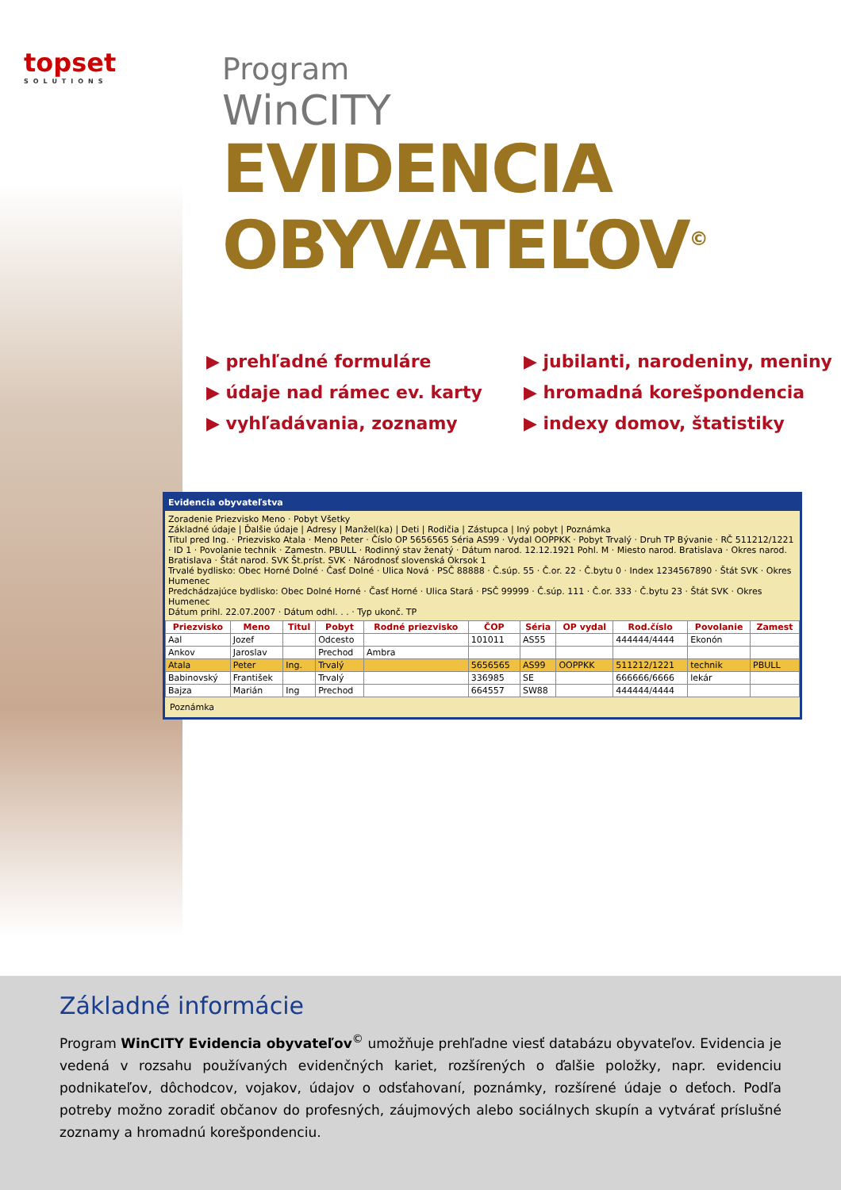topset
SOLUTIONS
Program
WinCITY
EVIDENCIA
OBYVATEĽOV<sup>©</sup>
▶ prehľadné formuláre
▶ údaje nad rámec ev. karty
▶ vyhľadávania, zoznamy
▶ jubilanti, narodeniny, meniny
▶ hromadná korešpondencia
▶ indexy domov, štatistiky
Evidencia obyvateľstva
Zoradenie Priezvisko Meno · Pobyt Všetky
Základné údaje | Ďalšie údaje | Adresy | Manžel(ka) | Deti | Rodičia | Zástupca | Iný pobyt | Poznámka
Titul pred Ing. · Priezvisko Atala · Meno Peter · Číslo OP 5656565 Séria AS99 · Vydal OOPPKK · Pobyt Trvalý · Druh TP Bývanie · RČ 511212/1221 · ID 1 · Povolanie technik · Zamestn. PBULL · Rodinný stav ženatý · Dátum narod. 12.12.1921 Pohl. M · Miesto narod. Bratislava · Okres narod. Bratislava · Štát narod. SVK Št.príst. SVK · Národnosť slovenská Okrsok 1
Trvalé bydlisko: Obec Horné Dolné · Časť Dolné · Ulica Nová · PSČ 88888 · Č.súp. 55 · Č.or. 22 · Č.bytu 0 · Index 1234567890 · Štát SVK · Okres Humenec
Predchádzajúce bydlisko: Obec Dolné Horné · Časť Horné · Ulica Stará · PSČ 99999 · Č.súp. 111 · Č.or. 333 · Č.bytu 23 · Štát SVK · Okres Humenec
Dátum prihl. 22.07.2007 · Dátum odhl. . . · Typ ukonč. TP
| Priezvisko | Meno | Titul | Pobyt | Rodné priezvisko | ČOP | Séria | OP vydal | Rod.číslo | Povolanie | Zamest |
| --- | --- | --- | --- | --- | --- | --- | --- | --- | --- | --- |
| Aal | Jozef | | Odcesto | | 101011 | AS55 | | 444444/4444 | Ekonón | |
| Ankov | Jaroslav | | Prechod | Ambra | | | | | | |
| Atala | Peter | Ing. | Trvalý | | 5656565 | AS99 | OOPPKK | 511212/1221 | technik | PBULL |
| Babinovský | František | | Trvalý | | 336985 | SE | | 666666/6666 | lekár | |
| Bajza | Marián | Ing | Prechod | | 664557 | SW88 | | 444444/4444 | | |
Poznámka
Základné informácie
Program WinCITY Evidencia obyvateľov<sup>©</sup> umožňuje prehľadne viesť databázu obyvateľov. Evidencia je vedená v rozsahu používaných evidenčných kariet, rozšírených o ďalšie položky, napr. evidenciu podnikateľov, dôchodcov, vojakov, údajov o odsťahovaní, poznámky, rozšírené údaje o deťoch. Podľa potreby možno zoradiť občanov do profesných, záujmových alebo sociálnych skupín a vytvárať príslušné zoznamy a hromadnú korešpondenciu.